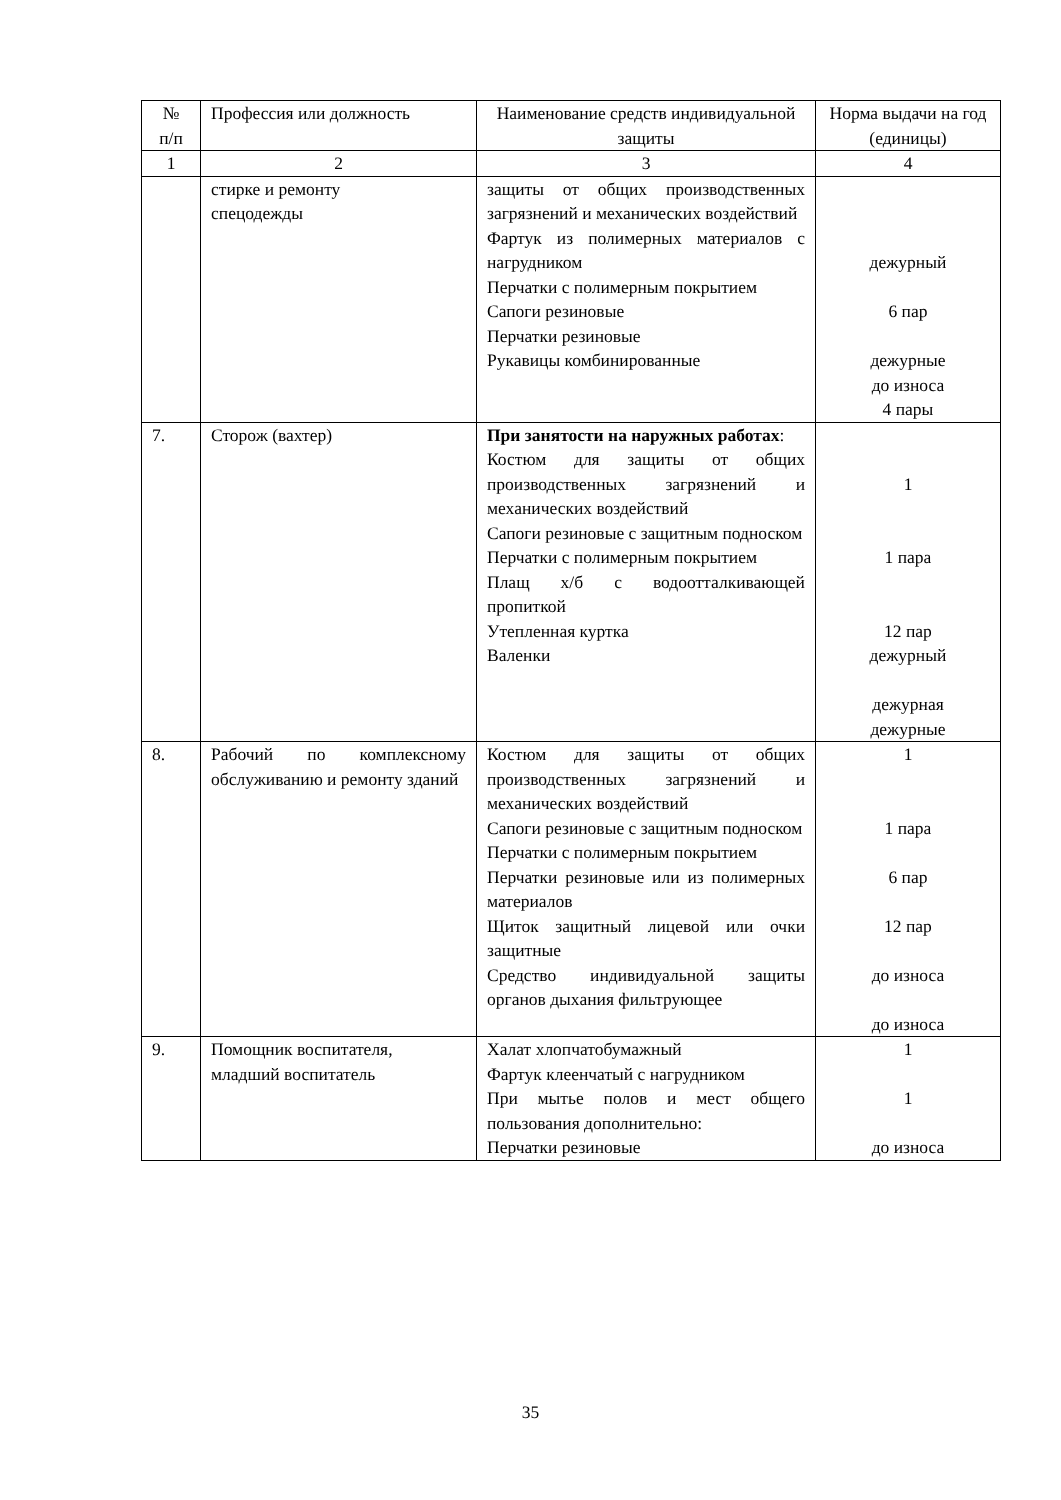| № п/п | Профессия или должность | Наименование средств индивидуальной защиты | Норма выдачи на год (единицы) |
| --- | --- | --- | --- |
| 1 | 2 | 3 | 4 |
| | стирке и ремонту спецодежды | защиты от общих производственных загрязнений и механических воздействий Фартук из полимерных материалов с нагрудником Перчатки с полимерным покрытием Сапоги резиновые Перчатки резиновые Рукавицы комбинированные | дежурный 6 пар дежурные до износа 4 пары |
| 7. | Сторож (вахтер) | При занятости на наружных работах : Костюм для защиты от общих производственных загрязнений и механических воздействий Сапоги резиновые с защитным подноском Перчатки с полимерным покрытием Плащ х/б с водоотталкивающей пропиткой Утепленная куртка Валенки | 1 1 пара 12 пар дежурный дежурная дежурные |
| 8. | Рабочий по комплексному обслуживанию и ремонту зданий | Костюм для защиты от общих производственных загрязнений и механических воздействий Сапоги резиновые с защитным подноском Перчатки с полимерным покрытием Перчатки резиновые или из полимерных материалов Щиток защитный лицевой или очки защитные Средство индивидуальной защиты органов дыхания фильтрующее | 1 1 пара 6 пар 12 пар до износа до износа |
| 9. | Помощник воспитателя, младший воспитатель | Халат хлопчатобумажный Фартук клеенчатый с нагрудником При мытье полов и мест общего пользования дополнительно: Перчатки резиновые | 1 1 до износа |
35